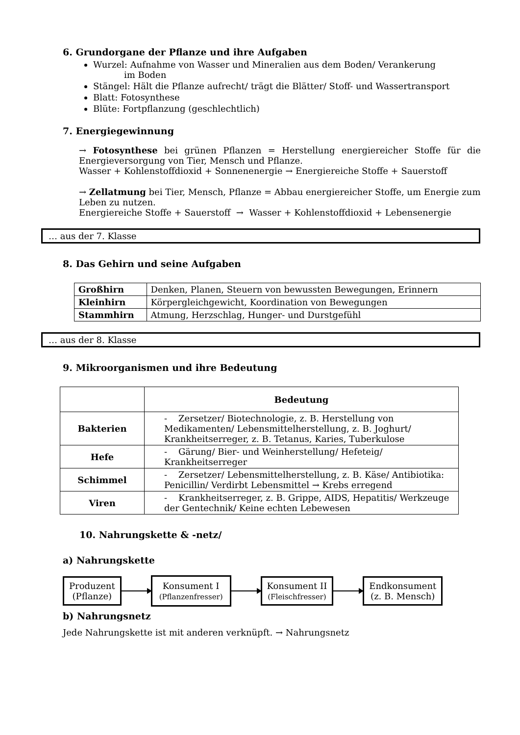6. Grundorgane der Pflanze und ihre Aufgaben
Wurzel: Aufnahme von Wasser und Mineralien aus dem Boden/ Verankerung
im Boden
Stängel: Hält die Pflanze aufrecht/ trägt die Blätter/ Stoff- und Wassertransport
Blatt: Fotosynthese
Blüte: Fortpflanzung (geschlechtlich)
7. Energiegewinnung
→ Fotosynthese bei grünen Pflanzen = Herstellung energiereicher Stoffe für die Energieversorgung von Tier, Mensch und Pflanze.
Wasser + Kohlenstoffdioxid + Sonnenenergie → Energiereiche Stoffe + Sauerstoff
→ Zellatmung bei Tier, Mensch, Pflanze = Abbau energiereicher Stoffe, um Energie zum Leben zu nutzen.
Energiereiche Stoffe + Sauerstoff → Wasser + Kohlenstoffdioxid + Lebensenergie
… aus der 7. Klasse
8. Das Gehirn und seine Aufgaben
| Großhirn | Denken, Planen, Steuern von bewussten Bewegungen, Erinnern |
| Kleinhirn | Körpergleichgewicht, Koordination von Bewegungen |
| Stammhirn | Atmung, Herzschlag, Hunger- und Durstgefühl |
… aus der 8. Klasse
9. Mikroorganismen und ihre Bedeutung
| | Bedeutung |
| --- | --- |
| Bakterien | - Zersetzer/ Biotechnologie, z. B. Herstellung von Medikamenten/ Lebensmittelherstellung, z. B. Joghurt/ Krankheitserreger, z. B. Tetanus, Karies, Tuberkulose |
| Hefe | - Gärung/ Bier- und Weinherstellung/ Hefeteig/ Krankheitserreger |
| Schimmel | - Zersetzer/ Lebensmittelherstellung, z. B. Käse/ Antibiotika: Penicillin/ Verdirbt Lebensmittel → Krebs erregend |
| Viren | - Krankheitserreger, z. B. Grippe, AIDS, Hepatitis/ Werkzeuge der Gentechnik/ Keine echten Lebewesen |
10. Nahrungskette & -netz/
a) Nahrungskette
Produzent
(Pflanze)
Konsument I
(Pflanzenfresser)
Konsument II
(Fleischfresser)
Endkonsument
(z. B. Mensch)
b) Nahrungsnetz
Jede Nahrungskette ist mit anderen verknüpft. → Nahrungsnetz